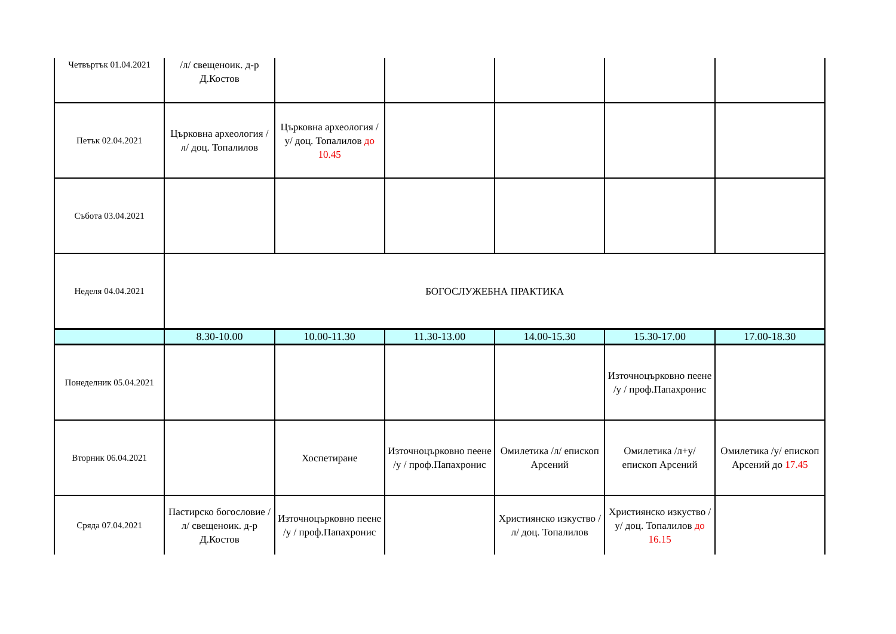| Четвъртък 01.04.2021 | /л/ свещеноик. д-р Д.Костов | | | | | |
| Петък 02.04.2021 | Църковна археология /л/ доц. Топалилов | Църковна археология /у/ доц. Топалилов до 10.45 | | | | |
| Събота 03.04.2021 | | | | | | |
| Неделя 04.04.2021 | БОГОСЛУЖЕБНА ПРАКТИКА | | | | | |
| | 8.30-10.00 | 10.00-11.30 | 11.30-13.00 | 14.00-15.30 | 15.30-17.00 | 17.00-18.30 |
| Понеделник 05.04.2021 | | | | | Източноцърковно пеене /у / проф.Папахронис | |
| Вторник 06.04.2021 | | Хоспетиране | Източноцърковно пеене /у / проф.Папахронис | Омилетика /л/ епископ Арсений | Омилетика /л+у/ епископ Арсений | Омилетика /у/ епископ Арсений до 17.45 |
| Сряда 07.04.2021 | Пастирско богословие /л/ свещеноик. д-р Д.Костов | Източноцърковно пеене /у / проф.Папахронис | | Християнско изкуство /л/ доц. Топалилов | Християнско изкуство /у/ доц. Топалилов до 16.15 | |